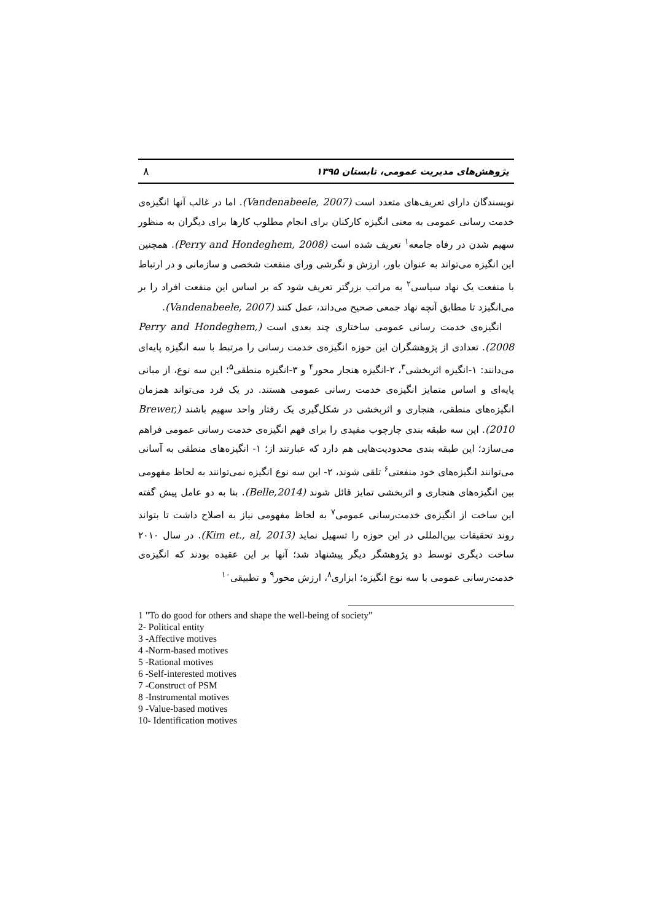پژوهش‌های مدیریت عمومی، تابستان ۱۳۹۵ ۸
نویسندگان دارای تعریف‌های متعدد است (Vandenabeele, 2007). اما در غالب آنها انگیزه‌ی خدمت رسانی عمومی به معنی انگیزه کارکنان برای انجام مطلوب کارها برای دیگران به منظور سهیم شدن در رفاه جامعه<sup>۱</sup> تعریف شده است (Perry and Hondeghem, 2008). همچنین این انگیزه می‌تواند به عنوان باور، ارزش و نگرشی ورای منفعت شخصی و سازمانی و در ارتباط با منفعت یک نهاد سیاسی<sup>۲</sup> به مراتب بزرگتر تعریف شود که بر اساس این منفعت افراد را بر می‌انگیزد تا مطابق آنچه نهاد جمعی صحیح می‌داند، عمل کنند (Vandenabeele, 2007).
انگیزه‌ی خدمت رسانی عمومی ساختاری چند بعدی است (Perry and Hondeghem, 2008). تعدادی از پژوهشگران این حوزه انگیزه‌ی خدمت رسانی را مرتبط با سه انگیزه پایه‌ای می‌دانند: ۱-انگیزه اثربخشی<sup>۳</sup>، ۲-انگیزه هنجار محور<sup>۴</sup> و ۳-انگیزه منطقی<sup>۵</sup>؛ این سه نوع، از مبانی پایه‌ای و اساس متمایز انگیزه‌ی خدمت رسانی عمومی هستند. در یک فرد می‌تواند همزمان انگیزه‌های منطقی، هنجاری و اثربخشی در شکل‌گیری یک رفتار واحد سهیم باشند (Brewer, 2010). این سه طبقه بندی چارچوب مفیدی را برای فهم انگیزه‌ی خدمت رسانی عمومی فراهم می‌سازد؛ این طبقه بندی محدودیت‌هایی هم دارد که عبارتند از؛ ۱- انگیزه‌های منطقی به آسانی می‌توانند انگیزه‌های خود منفعتی<sup>۶</sup> تلقی شوند، ۲- این سه نوع انگیزه نمی‌توانند به لحاظ مفهومی بین انگیزه‌های هنجاری و اثربخشی تمایز قائل شوند (Belle,2014). بنا به دو عامل پیش گفته این ساخت از انگیزه‌ی خدمت‌رسانی عمومی<sup>۷</sup> به لحاظ مفهومی نیاز به اصلاح داشت تا بتواند روند تحقیقات بین‌المللی در این حوزه را تسهیل نماید (Kim et., al, 2013). در سال ۲۰۱۰ ساخت دیگری توسط دو پژوهشگر دیگر پیشنهاد شد؛ آنها بر این عقیده بودند که انگیزه‌ی خدمت‌رسانی عمومی با سه نوع انگیزه؛ ابزاری<sup>۸</sup>، ارزش محور<sup>۹</sup> و تطبیقی<sup>۱۰</sup>
1 "To do good for others and shape the well-being of society"
2- Political entity
3 -Affective motives
4 -Norm-based motives
5 -Rational motives
6 -Self-interested motives
7 -Construct of PSM
8 -Instrumental motives
9 -Value-based motives
10- Identification motives